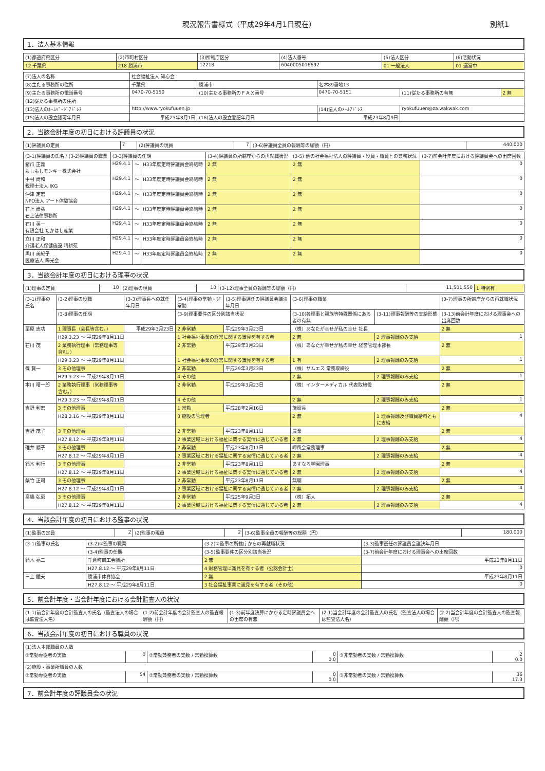現況報告書様式（平成29年4月1日現在） 別紙1
1．法人基本情報
| (1)都道府県区分 | (2)市町村区分 | (3)所轄庁区分 | (4)法人番号 | (5)法人区分 | (6)活動状況 |
| --- | --- | --- | --- | --- | --- |
| 12 千葉県 | 218 勝浦市 | 12218 | 6040005016692 | 01 一般法人 | 01 運営中 |
| (7)法人の名称 | 社会福祉法人 知心会 | | | | |
| (8)主たる事務所の住所 | 千葉県 | 勝浦市 | 名木89番地13 | | |
| (9)主たる事務所の電話番号 | 0470-70-5150 | (10)主たる事務所のＦＡＸ番号 | 0470-70-5151 | (11)従たる事務所の有無 | 2 無 |
| (12)従たる事務所の住所 | | | | | |
| (13)法人のﾎｰﾑﾍﾟｰｼﾞｱﾄﾞﾚｽ | http://www.ryokufuuen.jp | | (14)法人のﾒｰﾙｱﾄﾞﾚｽ | ryokufuuen@za.wakwak.com | |
| (15)法人の設立認可年月日 | 平成23年8月1日 | (16)法人の設立登記年月日 | 平成23年8月9日 | | |
2．当該会計年度の初日における評議員の状況
| (1)評議員の定員 | 7 | (2)評議員の現員 | 7 | (3-6)評議員全員の報酬等の総額（円） | 440,000 |
| (3-1)評議員の氏名 / (3-2)評議員の職業 | (3-3)評議員の任期 | | | (3-4)評議員の所轄庁からの再就職状況 | (3-5) 他の社会福祉法人の評議員・役員・職員との兼務状況 | (3-7)前会計年度における評議員会への出席回数 |
| --- | --- | --- | --- | --- | --- | --- |
| 猪爪 正義 もしもしモンキー株式会社 | H29.4.1 | ～ | H33年度定時評議員会終結時 | 2 無 | 2 無 | 0 |
| 中村 尚和 税理士法人 IKG | H29.4.1 | ～ | H33年度定時評議員会終結時 | 2 無 | 2 無 | 0 |
| 仲津 定宏 NPO法人 アート体験協会 | H29.4.1 | ～ | H33年度定時評議員会終結時 | 2 無 | 2 無 | 0 |
| 石上 尚弘 石上法律事務所 | H29.4.1 | ～ | H33年度定時評議員会終結時 | 2 無 | 2 無 | 0 |
| 石川 英一 有限会社 たかはし産業 | H29.4.1 | ～ | H33年度定時評議員会終結時 | 2 無 | 2 無 | 0 |
| 立川 正和 介護老人保健施設 晴耕苑 | H29.4.1 | ～ | H33年度定時評議員会終結時 | 2 無 | 2 無 | 0 |
| 黒川 美紀子 医療法人 陽光会 | H29.4.1 | ～ | H33年度定時評議員会終結時 | 2 無 | 2 無 | 0 |
3．当該会計年度の初日における理事の状況
| (1)理事の定員 | 10 | (2)理事の現員 | 10 | (3-12)理事全員の報酬等の総額（円） | 11,501,550 | 1 特例有 |
| (3-1)理事の氏名 | (3-2)理事の役職 | (3-3)理事長への就任年月日 | (3-4)理事の常勤・非常勤 | (3-5)理事選任の評議員会議決年月日 | (3-6)理事の職業 | | (3-7)理事の所轄庁からの再就職状況 |
| --- | --- | --- | --- | --- | --- | --- | --- |
| | (3-8)理事の任期 | | (3-9)理事要件の区分別該当状況 | | (3-10)各理事と親族等特殊関係にある者の有無 | (3-11)理事報酬等の支給形態 | (3-13)前会計年度における理事会への出席回数 |
| 栗原 志功 | 1 理事長（会長等含む。） | 平成29年3月23日 | 2 非常勤 | 平成29年3月23日 | （株）あなたが幸せが私の幸せ 社長 | | 2 無 |
| | H29.3.23 ～ 平成29年8月11日 | | 1 社会福祉事業の経営に関する識見を有する者 | | 2 無 | 2 理事報酬のみ支給 | 1 |
| 石川 茂 | 2 業務執行理事（常務理事等含む。） | | 2 非常勤 | 平成29年3月23日 | （株）あなたが幸せが私の幸せ 経営管理本部長 | | 2 無 |
| | H29.3.23 ～ 平成29年8月11日 | | 1 社会福祉事業の経営に関する識見を有する者 | | 1 有 | 2 理事報酬のみ支給 | 1 |
| 篠 賢一 | 3 その他理事 | | 2 非常勤 | 平成29年3月23日 | （株）サムエス 常務取締役 | | 2 無 |
| | H29.3.23 ～ 平成29年8月11日 | | 4 その他 | | 2 無 | 2 理事報酬のみ支給 | 1 |
| 本川 晴一郎 | 2 業務執行理事（常務理事等含む。） | | 2 非常勤 | 平成29年3月23日 | （株）インターメディカル 代表取締役 | | 2 無 |
| | H29.3.23 ～ 平成29年8月11日 | | 4 その他 | | 2 無 | 2 理事報酬のみ支給 | 1 |
| 吉野 利宏 | 3 その他理事 | | 1 常勤 | 平成28年2月16日 | 施設長 | | 2 無 |
| | H28.2.16 ～ 平成29年8月11日 | | 3 施設の管理者 | | 2 無 | 1 理事報酬及び職員給料ともに支給 | 4 |
| 吉野 茂子 | 3 その他理事 | | 2 非常勤 | 平成23年8月11日 | 農業 | | 2 無 |
| | H27.8.12 ～ 平成29年8月11日 | | 2 事業区域における福祉に関する実情に通じている者 | | 2 無 | 2 理事報酬のみ支給 | 4 |
| 碓井 順子 | 3 その他理事 | | 2 非常勤 | 平成23年8月11日 | 呷風会常務理事 | | 2 無 |
| | H27.8.12 ～ 平成29年8月11日 | | 2 事業区域における福祉に関する実情に通じている者 | | 2 無 | 2 理事報酬のみ支給 | 4 |
| 鈴木 利行 | 3 その他理事 | | 2 非常勤 | 平成23年8月11日 | あすなろ学園理事 | | 2 無 |
| | H27.8.12 ～ 平成29年8月11日 | | 2 事業区域における福祉に関する実情に通じている者 | | 2 無 | 2 理事報酬のみ支給 | 4 |
| 槃竹 正司 | 3 その他理事 | | 2 非常勤 | 平成23年8月11日 | 無職 | | 2 無 |
| | H27.8.12 ～ 平成29年8月11日 | | 2 事業区域における福祉に関する実情に通じている者 | | 2 無 | 2 理事報酬のみ支給 | 4 |
| 高橋 弘恵 | 3 その他理事 | | 2 非常勤 | 平成25年9月3日 | （株）拓人 | | 2 無 |
| | H27.8.12 ～ 平成29年8月11日 | | 2 事業区域における福祉に関する実情に通じている者 | | 2 無 | 2 理事報酬のみ支給 | 4 |
4．当該会計年度の初日における監事の状況
| (1)監事の定員 | 2 | (2)監事の現員 | 2 | (3-6)監事全員の報酬等の総額（円） | 180,000 |
| (3-1)監事の氏名 | (3-2)①監事の職業 | (3-2)②監事の所轄庁からの再就職状況 | (3-3)監事選任の評議員会議決年月日 |
| --- | --- | --- | --- |
| | (3-4)監事の任期 | (3-5)監事要件の区分別該当状況 | (3-7)前会計年度における理事会への出席回数 |
| 鈴木 亮二 | 千倉町商工会議所 | 2 無 | 平成23年8月11日 |
| | H27.8.12 ～ 平成29年8月11日 | 4 財務管理に識見を有する者（公認会計士） | 0 |
| 三上 鐵夫 | 勝浦市体育協会 | 2 無 | 平成23年8月11日 |
| | H27.8.12 ～ 平成29年8月11日 | 3 社会福祉事業に識見を有する者（その他） | 0 |
5．前会計年度・当会計年度における会計監査人の状況
| (1-1)前会計年度の会計監査人の氏名（監査法人の場合は監査法人名） | (1-2)前会計年度の会計監査人の監査報酬額（円） | (1-3)前年度決算にかかる定時評議員会への出席の有無 | (2-1)当会計年度の会計監査人の氏名（監査法人の場合は監査法人名） | (2-2)当会計年度の会計監査人の監査報酬額（円） |
| --- | --- | --- | --- | --- |
6．当該会計年度の初日における職員の状況
| (1)法人本部職員の人数 | | | | | |
| --- | --- | --- | --- | --- | --- |
| ①常勤専従者の実数 | 0 | ②常勤兼務者の実数 / 常勤換算数 | 0 0.0 | ③非常勤者の実数 / 常勤換算数 | 2 0.0 |
| (2)施設・事業所職員の人数 | | | | | |
| ①常勤専従者の実数 | 54 | ②常勤兼務者の実数 / 常勤換算数 | 0 0.0 | ③非常勤者の実数 / 常勤換算数 | 36 17.3 |
7．前会計年度の評議員会の状況